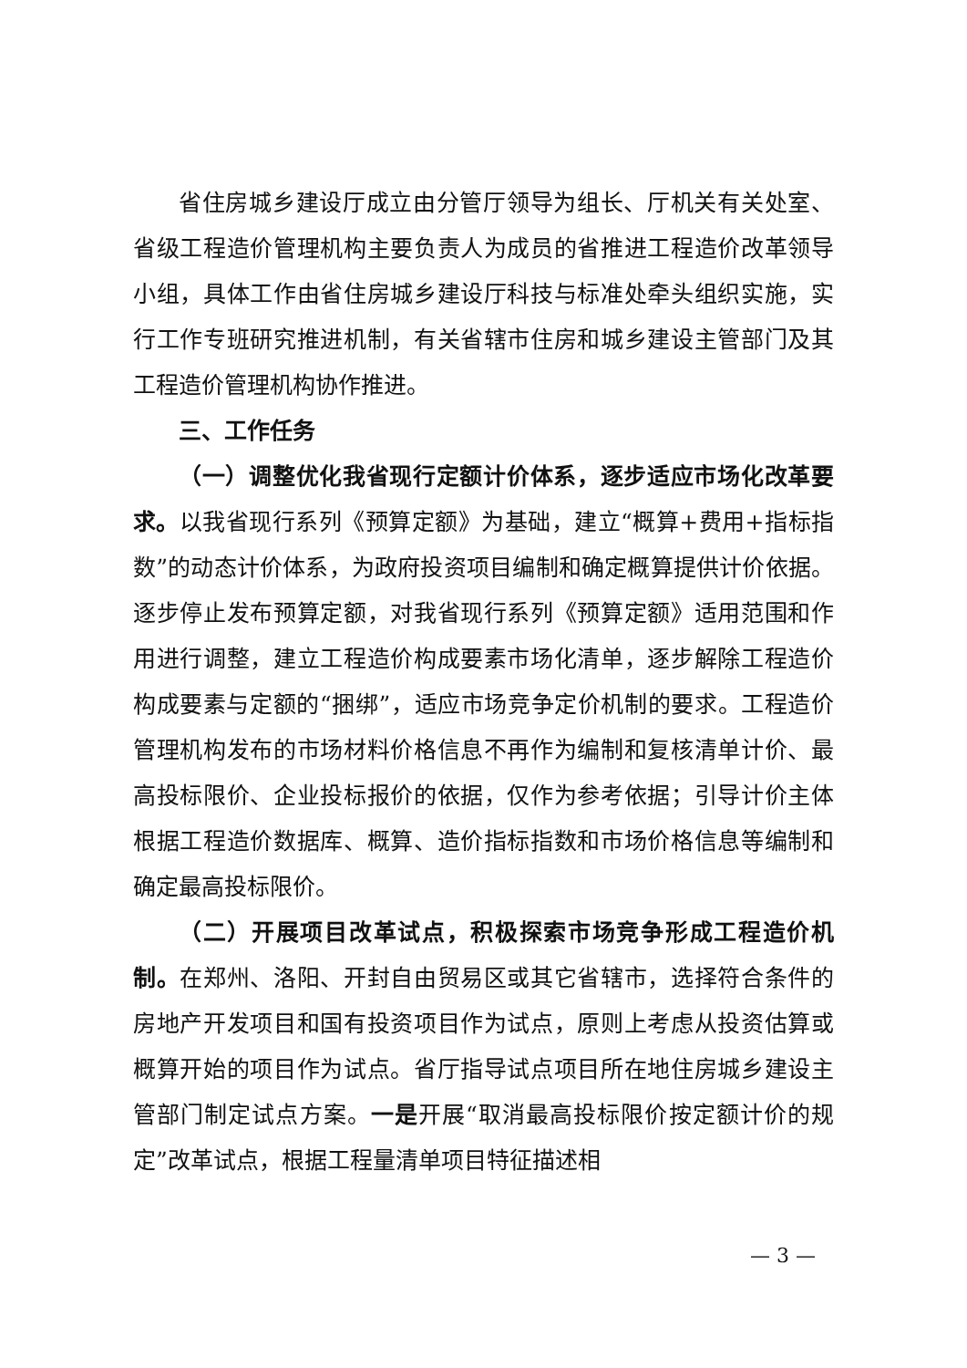省住房城乡建设厅成立由分管厅领导为组长、厅机关有关处室、省级工程造价管理机构主要负责人为成员的省推进工程造价改革领导小组，具体工作由省住房城乡建设厅科技与标准处牵头组织实施，实行工作专班研究推进机制，有关省辖市住房和城乡建设主管部门及其工程造价管理机构协作推进。
三、工作任务
（一）调整优化我省现行定额计价体系，逐步适应市场化改革要求。以我省现行系列《预算定额》为基础，建立“概算+费用+指标指数”的动态计价体系，为政府投资项目编制和确定概算提供计价依据。逐步停止发布预算定额，对我省现行系列《预算定额》适用范围和作用进行调整，建立工程造价构成要素市场化清单，逐步解除工程造价构成要素与定额的“捆绑”，适应市场竞争定价机制的要求。工程造价管理机构发布的市场材料价格信息不再作为编制和复核清单计价、最高投标限价、企业投标报价的依据，仅作为参考依据；引导计价主体根据工程造价数据库、概算、造价指标指数和市场价格信息等编制和确定最高投标限价。
（二）开展项目改革试点，积极探索市场竞争形成工程造价机制。在郑州、洛阳、开封自由贸易区或其它省辖市，选择符合条件的房地产开发项目和国有投资项目作为试点，原则上考虑从投资估算或概算开始的项目作为试点。省厅指导试点项目所在地住房城乡建设主管部门制定试点方案。一是开展“取消最高投标限价按定额计价的规定”改革试点，根据工程量清单项目特征描述相
— 3 —